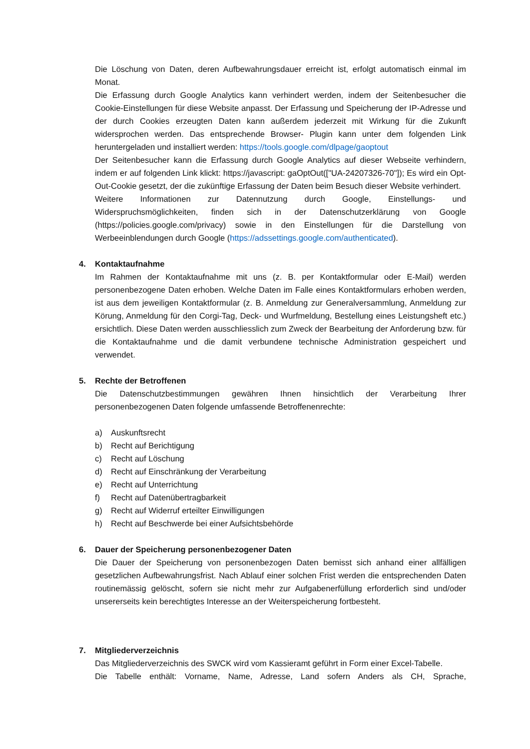Die Löschung von Daten, deren Aufbewahrungsdauer erreicht ist, erfolgt automatisch einmal im Monat.
Die Erfassung durch Google Analytics kann verhindert werden, indem der Seitenbesucher die Cookie-Einstellungen für diese Website anpasst. Der Erfassung und Speicherung der IP-Adresse und der durch Cookies erzeugten Daten kann außerdem jederzeit mit Wirkung für die Zukunft widersprochen werden. Das entsprechende Browser- Plugin kann unter dem folgenden Link heruntergeladen und installiert werden: https://tools.google.com/dlpage/gaoptout
Der Seitenbesucher kann die Erfassung durch Google Analytics auf dieser Webseite verhindern, indem er auf folgenden Link klickt: https://javascript: gaOptOut(["UA-24207326-70"]); Es wird ein Opt-Out-Cookie gesetzt, der die zukünftige Erfassung der Daten beim Besuch dieser Website verhindert.
Weitere Informationen zur Datennutzung durch Google, Einstellungs- und Widerspruchsmöglichkeiten, finden sich in der Datenschutzerklärung von Google (https://policies.google.com/privacy) sowie in den Einstellungen für die Darstellung von Werbeeinblendungen durch Google (https://adssettings.google.com/authenticated).
4. Kontaktaufnahme
Im Rahmen der Kontaktaufnahme mit uns (z. B. per Kontaktformular oder E-Mail) werden personenbezogene Daten erhoben. Welche Daten im Falle eines Kontaktformulars erhoben werden, ist aus dem jeweiligen Kontaktformular (z. B. Anmeldung zur Generalversammlung, Anmeldung zur Körung, Anmeldung für den Corgi-Tag, Deck- und Wurfmeldung, Bestellung eines Leistungsheft etc.) ersichtlich. Diese Daten werden ausschliesslich zum Zweck der Bearbeitung der Anforderung bzw. für die Kontaktaufnahme und die damit verbundene technische Administration gespeichert und verwendet.
5. Rechte der Betroffenen
Die Datenschutzbestimmungen gewähren Ihnen hinsichtlich der Verarbeitung Ihrer personenbezogenen Daten folgende umfassende Betroffenenrechte:
a) Auskunftsrecht
b) Recht auf Berichtigung
c) Recht auf Löschung
d) Recht auf Einschränkung der Verarbeitung
e) Recht auf Unterrichtung
f) Recht auf Datenübertragbarkeit
g) Recht auf Widerruf erteilter Einwilligungen
h) Recht auf Beschwerde bei einer Aufsichtsbehörde
6. Dauer der Speicherung personenbezogener Daten
Die Dauer der Speicherung von personenbezogen Daten bemisst sich anhand einer allfälligen gesetzlichen Aufbewahrungsfrist. Nach Ablauf einer solchen Frist werden die entsprechenden Daten routinemässig gelöscht, sofern sie nicht mehr zur Aufgabenerfüllung erforderlich sind und/oder unsererseits kein berechtigtes Interesse an der Weiterspeicherung fortbesteht.
7. Mitgliederverzeichnis
Das Mitgliederverzeichnis des SWCK wird vom Kassieramt geführt in Form einer Excel-Tabelle.
Die Tabelle enthält: Vorname, Name, Adresse, Land sofern Anders als CH, Sprache,